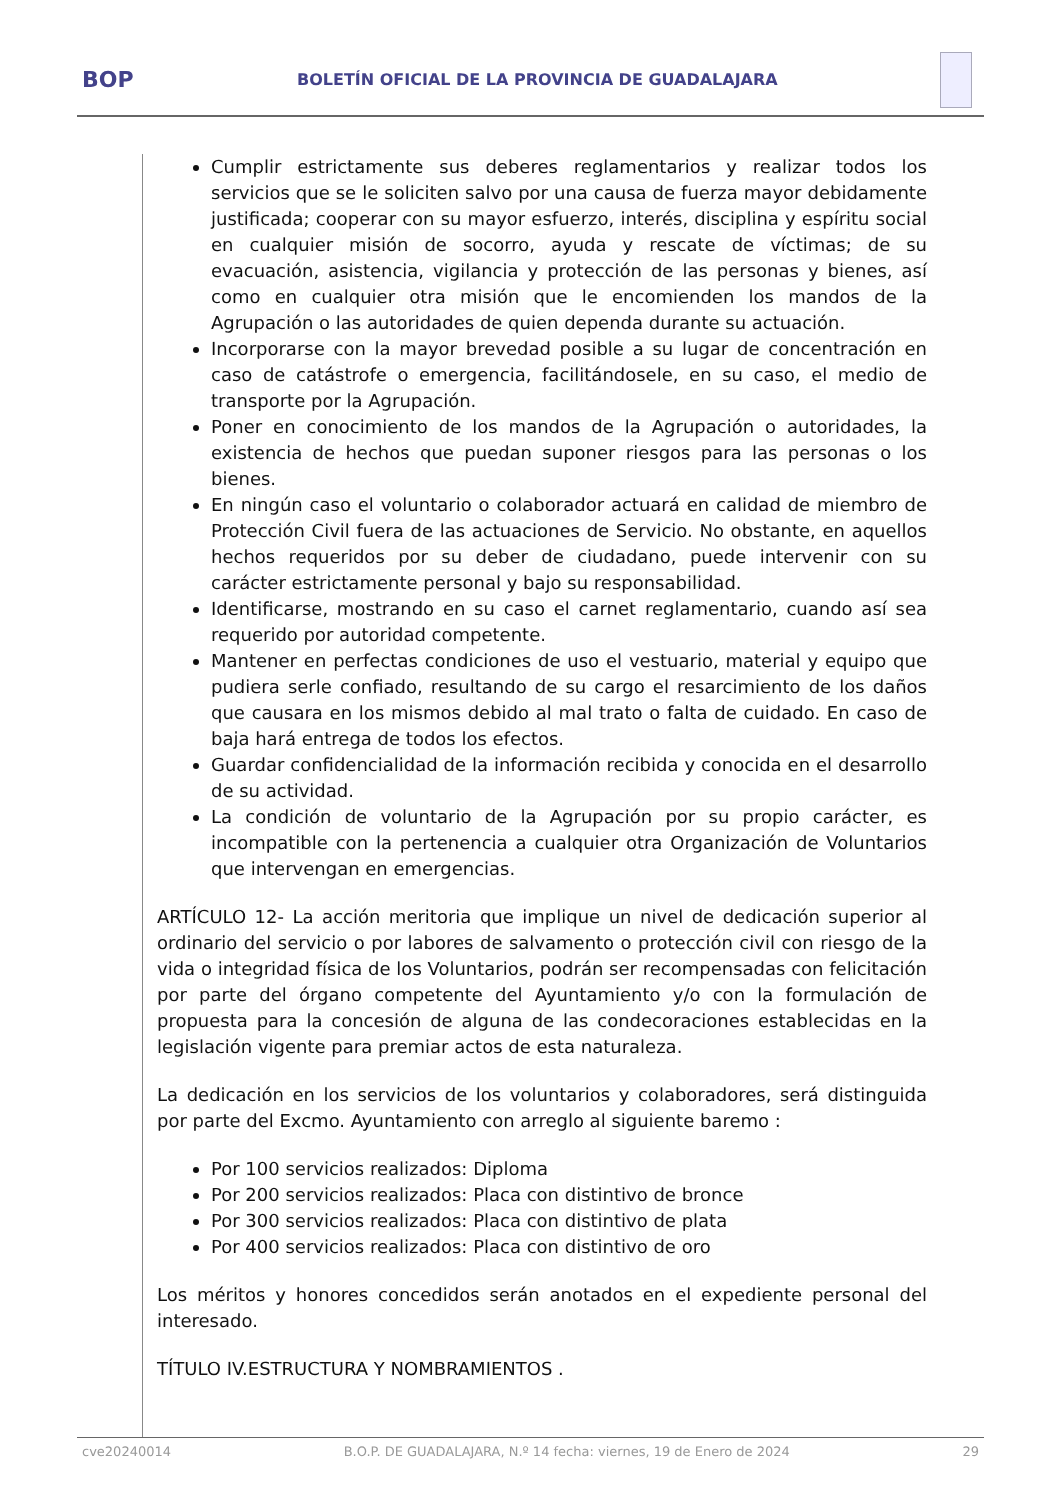BOP
BOLETÍN OFICIAL DE LA PROVINCIA DE GUADALAJARA
Cumplir estrictamente sus deberes reglamentarios y realizar todos los servicios que se le soliciten salvo por una causa de fuerza mayor debidamente justificada; cooperar con su mayor esfuerzo, interés, disciplina y espíritu social en cualquier misión de socorro, ayuda y rescate de víctimas; de su evacuación, asistencia, vigilancia y protección de las personas y bienes, así como en cualquier otra misión que le encomienden los mandos de la Agrupación o las autoridades de quien dependa durante su actuación.
Incorporarse con la mayor brevedad posible a su lugar de concentración en caso de catástrofe o emergencia, facilitándosele, en su caso, el medio de transporte por la Agrupación.
Poner en conocimiento de los mandos de la Agrupación o autoridades, la existencia de hechos que puedan suponer riesgos para las personas o los bienes.
En ningún caso el voluntario o colaborador actuará en calidad de miembro de Protección Civil fuera de las actuaciones de Servicio. No obstante, en aquellos hechos requeridos por su deber de ciudadano, puede intervenir con su carácter estrictamente personal y bajo su responsabilidad.
Identificarse, mostrando en su caso el carnet reglamentario, cuando así sea requerido por autoridad competente.
Mantener en perfectas condiciones de uso el vestuario, material y equipo que pudiera serle confiado, resultando de su cargo el resarcimiento de los daños que causara en los mismos debido al mal trato o falta de cuidado. En caso de baja hará entrega de todos los efectos.
Guardar confidencialidad de la información recibida y conocida en el desarrollo de su actividad.
La condición de voluntario de la Agrupación por su propio carácter, es incompatible con la pertenencia a cualquier otra Organización de Voluntarios que intervengan en emergencias.
ARTÍCULO 12- La acción meritoria que implique un nivel de dedicación superior al ordinario del servicio o por labores de salvamento o protección civil con riesgo de la vida o integridad física de los Voluntarios, podrán ser recompensadas con felicitación por parte del órgano competente del Ayuntamiento y/o con la formulación de propuesta para la concesión de alguna de las condecoraciones establecidas en la legislación vigente para premiar actos de esta naturaleza.
La dedicación en los servicios de los voluntarios y colaboradores, será distinguida por parte del Excmo. Ayuntamiento con arreglo al siguiente baremo :
Por 100 servicios realizados: Diploma
Por 200 servicios realizados: Placa con distintivo de bronce
Por 300 servicios realizados: Placa con distintivo de plata
Por 400 servicios realizados: Placa con distintivo de oro
Los méritos y honores concedidos serán anotados en el expediente personal del interesado.
TÍTULO IV.ESTRUCTURA Y NOMBRAMIENTOS .
cve20240014 B.O.P. DE GUADALAJARA, N.º 14 fecha: viernes, 19 de Enero de 2024 29